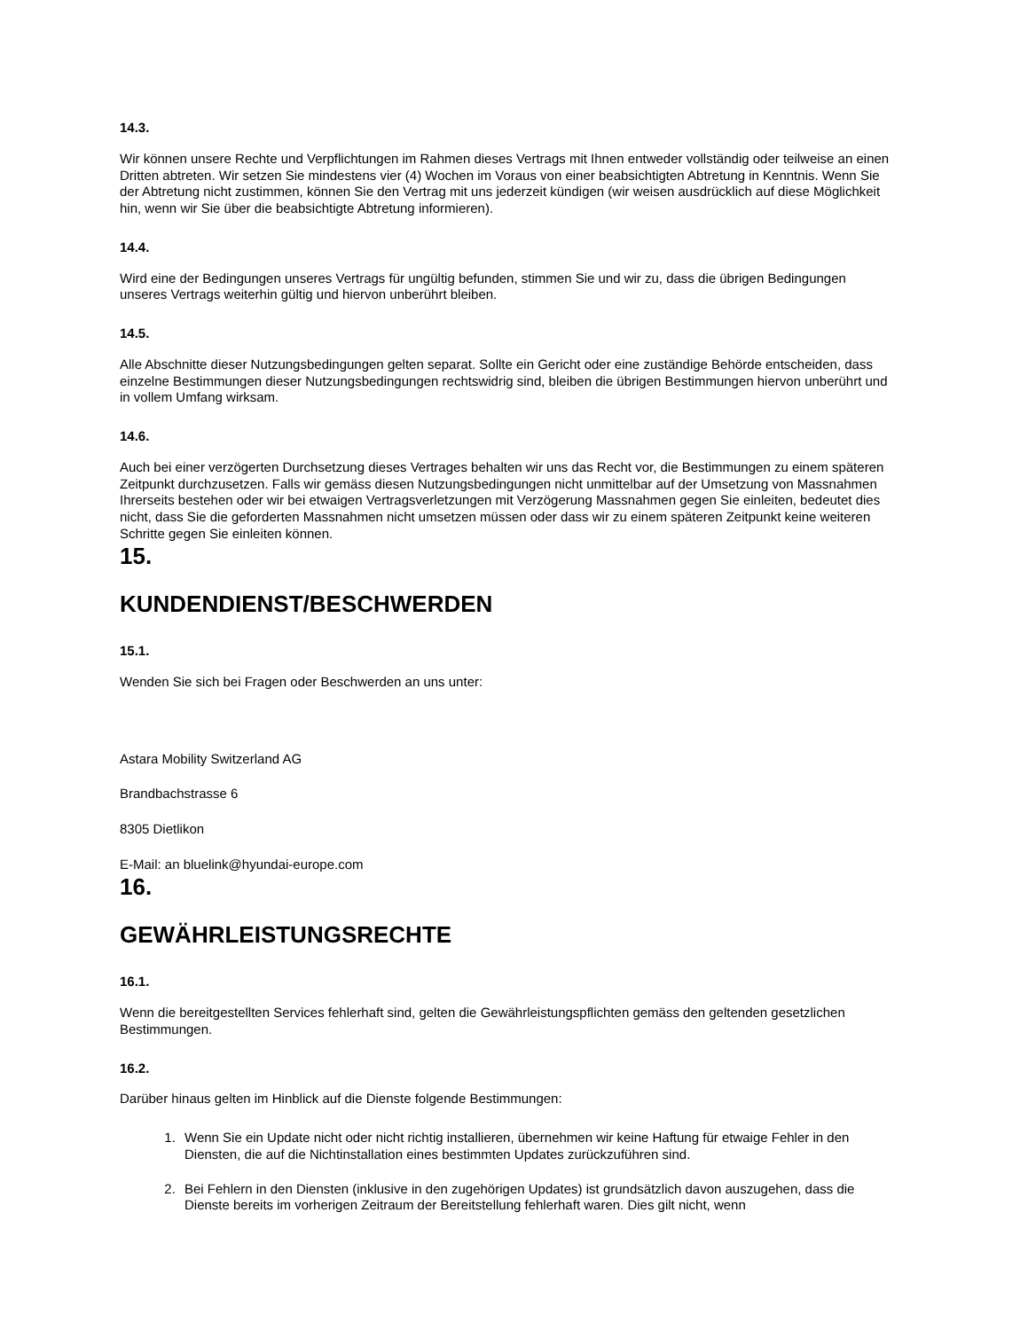14.3.
Wir können unsere Rechte und Verpflichtungen im Rahmen dieses Vertrags mit Ihnen entweder vollständig oder teilweise an einen Dritten abtreten. Wir setzen Sie mindestens vier (4) Wochen im Voraus von einer beabsichtigten Abtretung in Kenntnis. Wenn Sie der Abtretung nicht zustimmen, können Sie den Vertrag mit uns jederzeit kündigen (wir weisen ausdrücklich auf diese Möglichkeit hin, wenn wir Sie über die beabsichtigte Abtretung informieren).
14.4.
Wird eine der Bedingungen unseres Vertrags für ungültig befunden, stimmen Sie und wir zu, dass die übrigen Bedingungen unseres Vertrags weiterhin gültig und hiervon unberührt bleiben.
14.5.
Alle Abschnitte dieser Nutzungsbedingungen gelten separat. Sollte ein Gericht oder eine zuständige Behörde entscheiden, dass einzelne Bestimmungen dieser Nutzungsbedingungen rechtswidrig sind, bleiben die übrigen Bestimmungen hiervon unberührt und in vollem Umfang wirksam.
14.6.
Auch bei einer verzögerten Durchsetzung dieses Vertrages behalten wir uns das Recht vor, die Bestimmungen zu einem späteren Zeitpunkt durchzusetzen. Falls wir gemäss diesen Nutzungsbedingungen nicht unmittelbar auf der Umsetzung von Massnahmen Ihrerseits bestehen oder wir bei etwaigen Vertragsverletzungen mit Verzögerung Massnahmen gegen Sie einleiten, bedeutet dies nicht, dass Sie die geforderten Massnahmen nicht umsetzen müssen oder dass wir zu einem späteren Zeitpunkt keine weiteren Schritte gegen Sie einleiten können.
15.
KUNDENDIENST/BESCHWERDEN
15.1.
Wenden Sie sich bei Fragen oder Beschwerden an uns unter:
Astara Mobility Switzerland AG
Brandbachstrasse 6
8305 Dietlikon
E-Mail: an bluelink@hyundai-europe.com
16.
GEWÄHRLEISTUNGSRECHTE
16.1.
Wenn die bereitgestellten Services fehlerhaft sind, gelten die Gewährleistungspflichten gemäss den geltenden gesetzlichen Bestimmungen.
16.2.
Darüber hinaus gelten im Hinblick auf die Dienste folgende Bestimmungen:
1. Wenn Sie ein Update nicht oder nicht richtig installieren, übernehmen wir keine Haftung für etwaige Fehler in den Diensten, die auf die Nichtinstallation eines bestimmten Updates zurückzuführen sind.
2. Bei Fehlern in den Diensten (inklusive in den zugehörigen Updates) ist grundsätzlich davon auszugehen, dass die Dienste bereits im vorherigen Zeitraum der Bereitstellung fehlerhaft waren. Dies gilt nicht, wenn